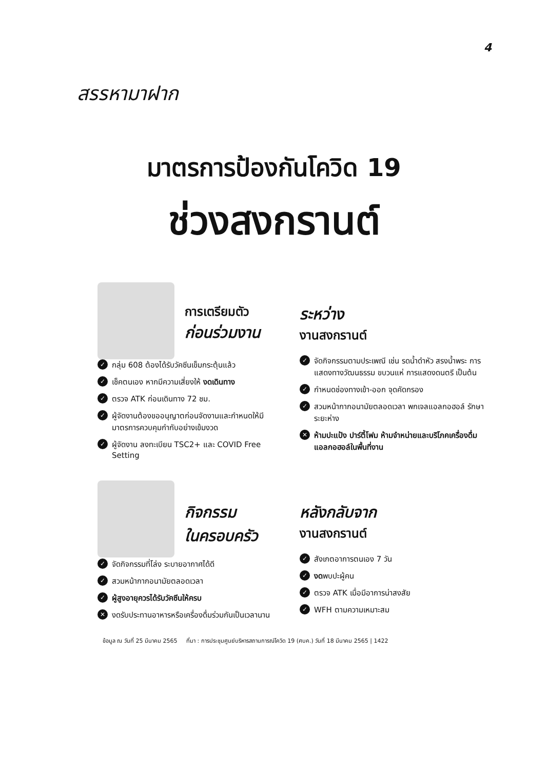4
สรรหามาฝาก
มาตรการป้องกันโควิด 19
ช่วงสงกรานต์
การเตรียมตัว
ก่อนร่วมงาน
✓ กลุ่ม 608 ต้องได้รับวัคซีนเข็มกระตุ้นแล้ว
✓ เช็คตนเอง หากมีความเสี่ยงให้ งดเดินทาง
✓ ตรวจ ATK ก่อนเดินทาง 72 ชม.
✓ ผู้จัดงานต้องขออนุญาตก่อนจัดงานและกำหนดให้มีมาตรการควบคุมกำกับอย่างเข้มงวด
✓ ผู้จัดงาน ลงทะเบียน TSC2+ และ COVID Free Setting
ระหว่าง
งานสงกรานต์
✓ จัดกิจกรรมตามประเพณี เช่น รดน้ำดำหัว สรงน้ำพระ การแสดงทางวัฒนธรรม ขบวนแห่ การแสดงดนตรี เป็นต้น
✓ กำหนดช่องทางเข้า-ออก จุดคัดกรอง
✓ สวมหน้ากากอนามัยตลอดเวลา พกเจลแอลกอฮอล์ รักษาระยะห่าง
✕ ห้ามปะแป้ง ปาร์ตี้โฟม ห้ามจำหน่ายและบริโภคเครื่องดื่มแอลกอฮอล์ในพื้นที่งาน
กิจกรรม
ในครอบครัว
✓ จัดกิจกรรมที่โล่ง ระบายอากาศได้ดี
✓ สวมหน้ากากอนามัยตลอดเวลา
✓ ผู้สูงอายุควรได้รับวัคซีนให้ครบ
✕ งดรับประทานอาหารหรือเครื่องดื่มร่วมกันเป็นเวลานาน
หลังกลับจาก
งานสงกรานต์
✓ สังเกตอาการตนเอง 7 วัน
✓ งดพบปะผู้คน
✓ ตรวจ ATK เมื่อมีอาการน่าสงสัย
✓ WFH ตามความเหมาะสม
ข้อมูล ณ วันที่ 25 มีนาคม 2565 ที่มา : การประชุมศูนย์บริหารสถานการณ์โควิด 19 (ศบค.) วันที่ 18 มีนาคม 2565 | 1422